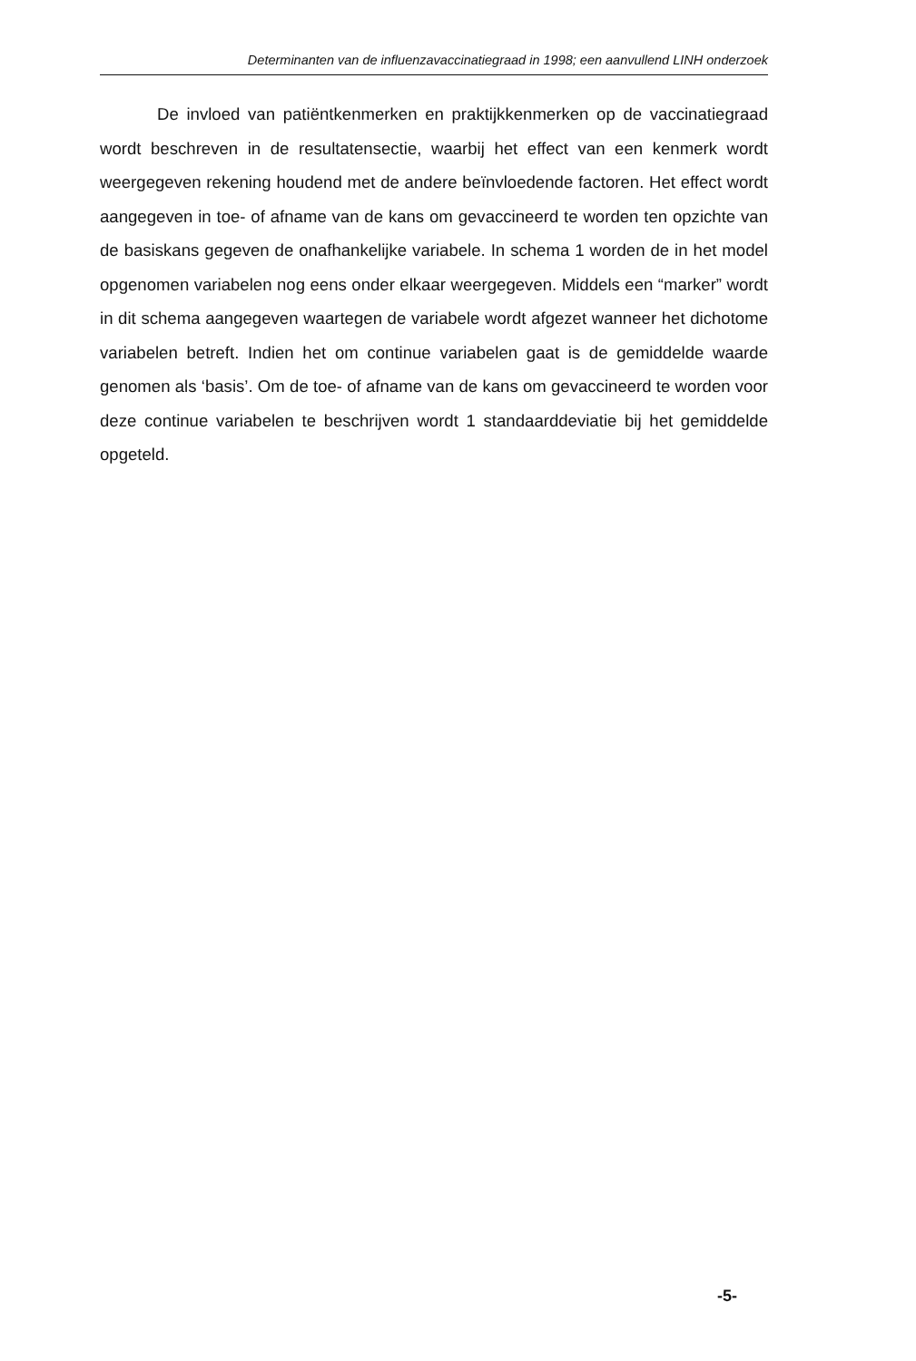Determinanten van de influenzavaccinatiegraad in 1998; een aanvullend LINH onderzoek
De invloed van patiëntkenmerken en praktijkkenmerken op de vaccinatiegraad wordt beschreven in de resultatensectie, waarbij het effect van een kenmerk wordt weergegeven rekening houdend met de andere beïnvloedende factoren. Het effect wordt aangegeven in toe- of afname van de kans om gevaccineerd te worden ten opzichte van de basiskans gegeven de onafhankelijke variabele. In schema 1 worden de in het model opgenomen variabelen nog eens onder elkaar weergegeven. Middels een “marker” wordt in dit schema aangegeven waartegen de variabele wordt afgezet wanneer het dichotome variabelen betreft. Indien het om continue variabelen gaat is de gemiddelde waarde genomen als ‘basis’. Om de toe- of afname van de kans om gevaccineerd te worden voor deze continue variabelen te beschrijven wordt 1 standaarddeviatie bij het gemiddelde opgeteld.
-5-